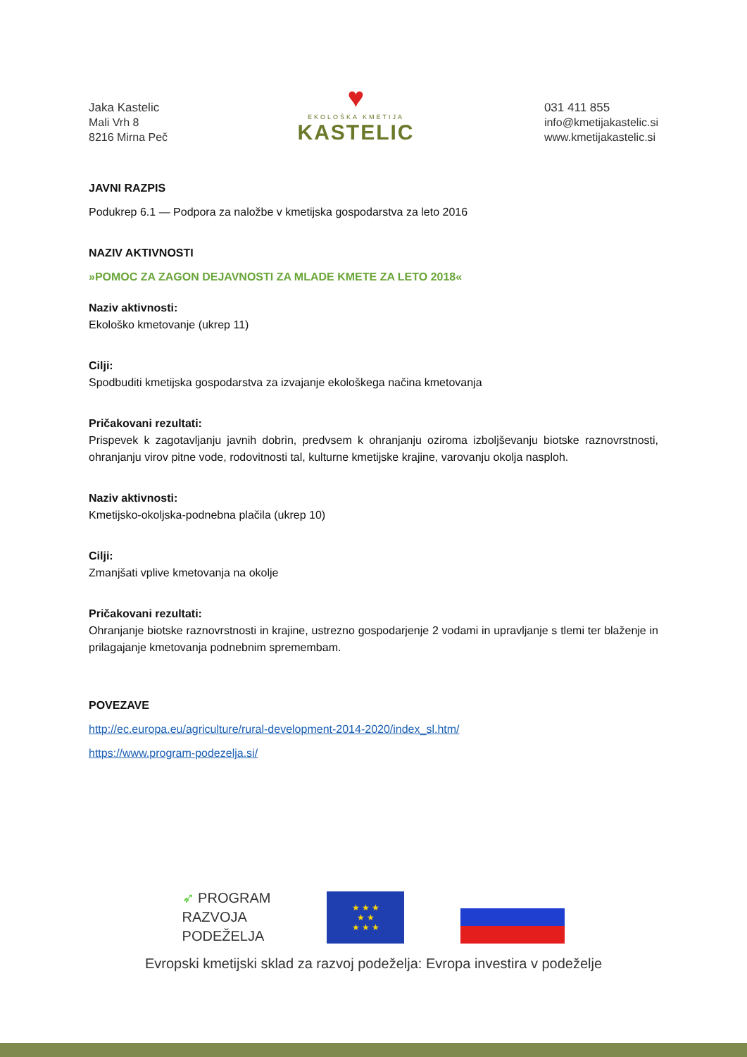Jaka Kastelic
Mali Vrh 8
8216 Mirna Peč
♥
EKOLOŠKA KMETIJA
KASTELIC
031 411 855
info@kmetijakastelic.si
www.kmetijakastelic.si
JAVNI RAZPIS
Podukrep 6.1 — Podpora za naložbe v kmetijska gospodarstva za leto 2016
NAZIV AKTIVNOSTI
»POMOC ZA ZAGON DEJAVNOSTI ZA MLADE KMETE ZA LETO 2018«
Naziv aktivnosti:
Ekološko kmetovanje (ukrep 11)
Cilji:
Spodbuditi kmetijska gospodarstva za izvajanje ekološkega načina kmetovanja
Pričakovani rezultati:
Prispevek k zagotavljanju javnih dobrin, predvsem k ohranjanju oziroma izboljševanju biotske raznovrstnosti, ohranjanju virov pitne vode, rodovitnosti tal, kulturne kmetijske krajine, varovanju okolja nasploh.
Naziv aktivnosti:
Kmetijsko-okoljska-podnebna plačila (ukrep 10)
Cilji:
Zmanjšati vplive kmetovanja na okolje
Pričakovani rezultati:
Ohranjanje biotske raznovrstnosti in krajine, ustrezno gospodarjenje 2 vodami in upravljanje s tlemi ter blaženje in prilagajanje kmetovanja podnebnim spremembam.
POVEZAVE
http://ec.europa.eu/agriculture/rural-development-2014-2020/index_sl.htm/
https://www.program-podezelja.si/
➶ PROGRAM
RAZVOJA
PODEŽELJA
★ ★ ★
★ ★
★ ★ ★
Evropski kmetijski sklad za razvoj podeželja: Evropa investira v podeželje